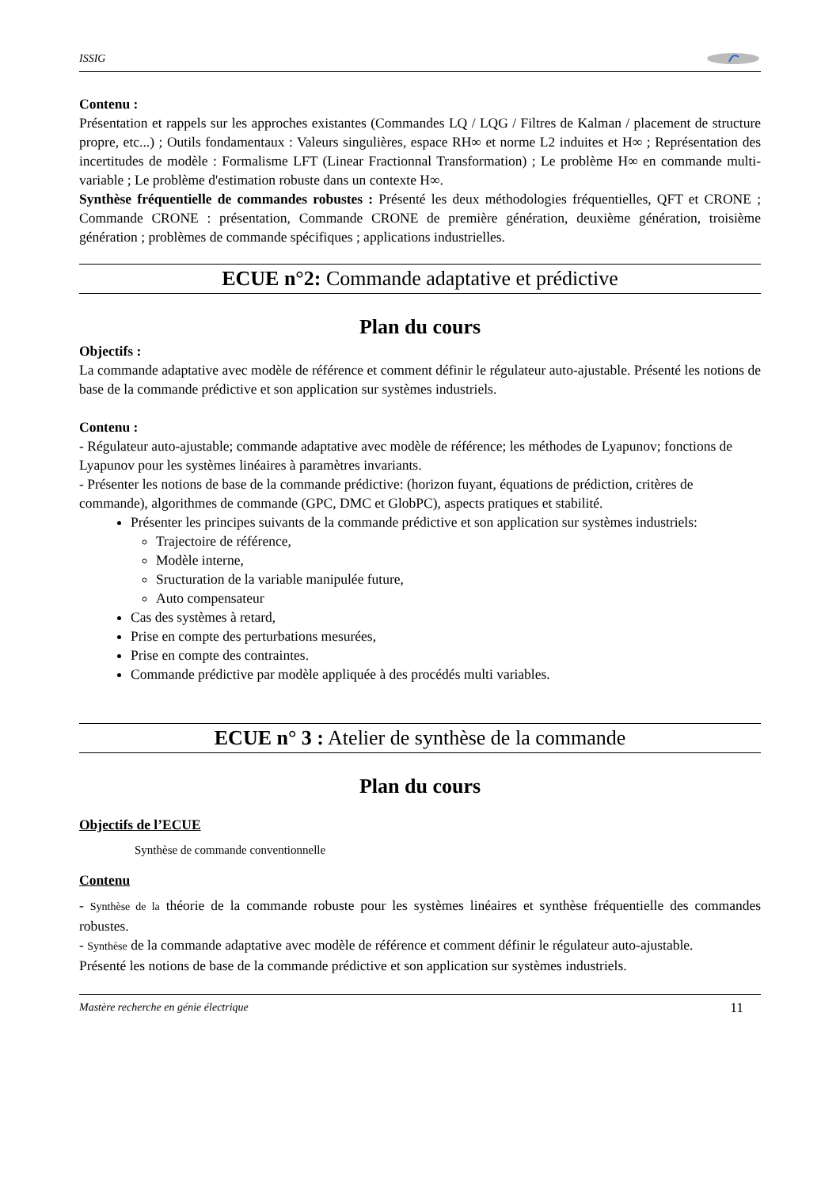ISSIG
Contenu :
Présentation et rappels sur les approches existantes (Commandes LQ / LQG / Filtres de Kalman / placement de structure propre, etc...) ; Outils fondamentaux : Valeurs singulières, espace RH∞ et norme L2 induites et H∞ ; Représentation des incertitudes de modèle : Formalisme LFT (Linear Fractionnal Transformation) ; Le problème H∞ en commande multi-variable ; Le problème d'estimation robuste dans un contexte H∞.
Synthèse fréquentielle de commandes robustes : Présenté les deux méthodologies fréquentielles, QFT et CRONE ; Commande CRONE : présentation, Commande CRONE de première génération, deuxième génération, troisième génération ; problèmes de commande spécifiques ; applications industrielles.
ECUE n°2: Commande adaptative et prédictive
Plan du cours
Objectifs :
La commande adaptative avec modèle de référence et comment définir le régulateur auto-ajustable. Présenté les notions de base de la commande prédictive et son application sur systèmes industriels.
Contenu :
- Régulateur auto-ajustable; commande adaptative avec modèle de référence; les méthodes de Lyapunov; fonctions de Lyapunov pour les systèmes linéaires à paramètres invariants.
- Présenter les notions de base de la commande prédictive: (horizon fuyant, équations de prédiction, critères de commande), algorithmes de commande (GPC, DMC et GlobPC), aspects pratiques et stabilité.
Présenter les principes suivants de la commande prédictive et son application sur systèmes industriels:
Trajectoire de référence,
Modèle interne,
Sructuration de la variable manipulée future,
Auto compensateur
Cas des systèmes à retard,
Prise en compte des perturbations mesurées,
Prise en compte des contraintes.
Commande prédictive par modèle appliquée à des procédés multi variables.
ECUE n° 3 : Atelier de synthèse de la commande
Plan du cours
Objectifs de l’ECUE
Synthèse de commande conventionnelle
Contenu
- Synthèse de la théorie de la commande robuste pour les systèmes linéaires et synthèse fréquentielle des commandes robustes.
- Synthèse de la commande adaptative avec modèle de référence et comment définir le régulateur auto-ajustable.
Présenté les notions de base de la commande prédictive et son application sur systèmes industriels.
Mastère recherche en génie électrique 11